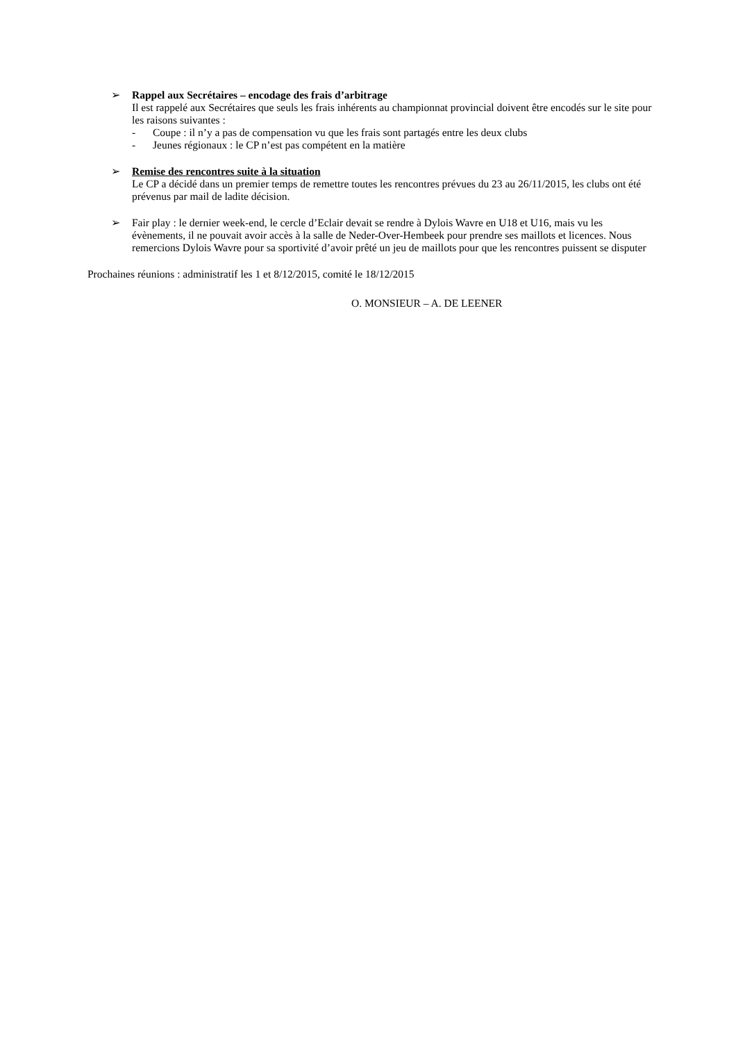➢ Rappel aux Secrétaires – encodage des frais d’arbitrage
Il est rappelé aux Secrétaires que seuls les frais inhérents au championnat provincial doivent être encodés sur le site pour les raisons suivantes :
- Coupe : il n’y a pas de compensation vu que les frais sont partagés entre les deux clubs
- Jeunes régionaux : le CP n’est pas compétent en la matière
➢ Remise des rencontres suite à la situation
Le CP a décidé dans un premier temps de remettre toutes les rencontres prévues du 23 au 26/11/2015, les clubs ont été prévenus par mail de ladite décision.
➢ Fair play : le dernier week-end, le cercle d’Eclair devait se rendre à Dylois Wavre en U18 et U16, mais vu les évènements, il ne pouvait avoir accès à la salle de Neder-Over-Hembeek pour prendre ses maillots et licences. Nous remercions Dylois Wavre pour sa sportivité d’avoir prêté un jeu de maillots pour que les rencontres puissent se disputer
Prochaines réunions : administratif les 1 et 8/12/2015, comité le 18/12/2015
O. MONSIEUR – A. DE LEENER